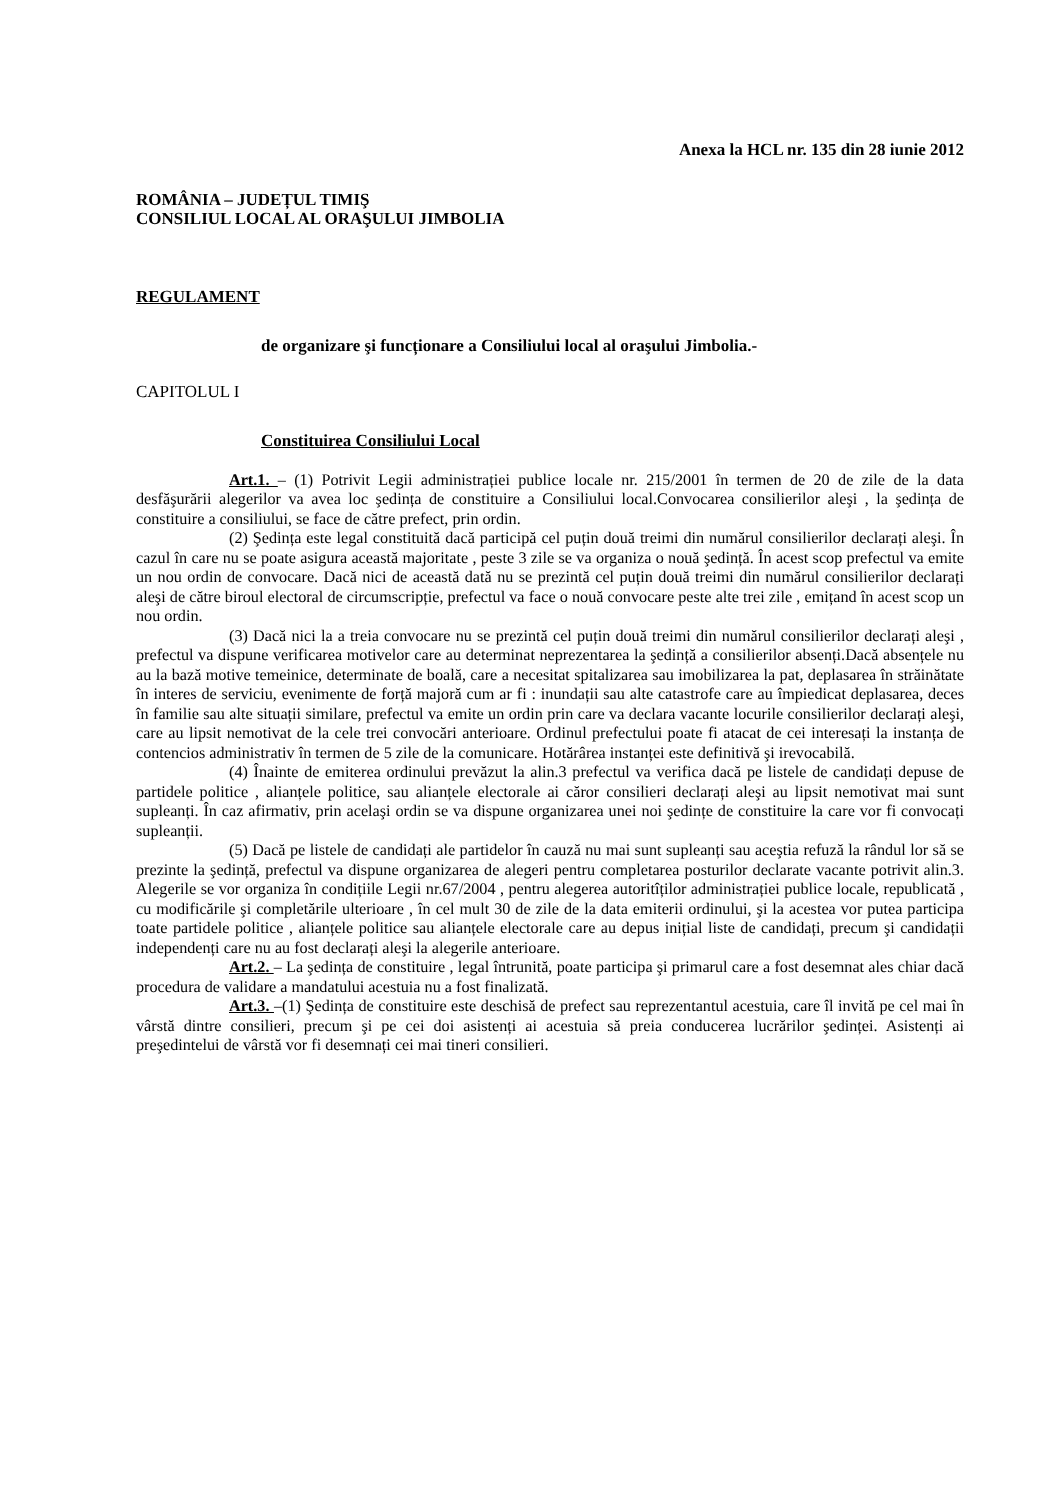Anexa la HCL nr. 135 din 28 iunie 2012
ROMÂNIA – JUDEȚUL TIMIŞ
CONSILIUL LOCAL AL ORAŞULUI JIMBOLIA
REGULAMENT
de organizare şi funcționare a Consiliului local al oraşului Jimbolia.-
CAPITOLUL I
Constituirea Consiliului Local
Art.1. – (1) Potrivit Legii administrației publice locale nr. 215/2001 în termen de 20 de zile de la data desfăşurării alegerilor va avea loc şedința de constituire a Consiliului local.Convocarea consilierilor aleşi , la şedința de constituire a consiliului, se face de către prefect, prin ordin.
(2) Şedința este legal constituită dacă participă cel puțin două treimi din numărul consilierilor declarați aleşi. În cazul în care nu se poate asigura această majoritate , peste 3 zile se va organiza o nouă şedință. În acest scop prefectul va emite un nou ordin de convocare. Dacă nici de această dată nu se prezintă cel puțin două treimi din numărul consilierilor declarați aleşi de către biroul electoral de circumscripție, prefectul va face o nouă convocare peste alte trei zile , emițand în acest scop un nou ordin.
(3) Dacă nici la a treia convocare nu se prezintă cel puțin două treimi din numărul consilierilor declarați aleşi , prefectul va dispune verificarea motivelor care au determinat neprezentarea la şedință a consilierilor absenți.Dacă absențele nu au la bază motive temeinice, determinate de boală, care a necesitat spitalizarea sau imobilizarea la pat, deplasarea în străinătate în interes de serviciu, evenimente de forță majoră cum ar fi : inundații sau alte catastrofe care au împiedicat deplasarea, deces în familie sau alte situații similare, prefectul va emite un ordin prin care va declara vacante locurile consilierilor declarați aleşi, care au lipsit nemotivat de la cele trei convocări anterioare. Ordinul prefectului poate fi atacat de cei interesați la instanța de contencios administrativ în termen de 5 zile de la comunicare. Hotărârea instanței este definitivă şi irevocabilă.
(4) Înainte de emiterea ordinului prevăzut la alin.3 prefectul va verifica dacă pe listele de candidați depuse de partidele politice , alianțele politice, sau alianțele electorale ai căror consilieri declarați aleşi au lipsit nemotivat mai sunt supleanți. În caz afirmativ, prin acelaşi ordin se va dispune organizarea unei noi şedințe de constituire la care vor fi convocați supleanții.
(5) Dacă pe listele de candidați ale partidelor în cauză nu mai sunt supleanți sau aceştia refuză la rândul lor să se prezinte la şedință, prefectul va dispune organizarea de alegeri pentru completarea posturilor declarate vacante potrivit alin.3. Alegerile se vor organiza în condițiile Legii nr.67/2004 , pentru alegerea autoritîților administrației publice locale, republicată , cu modificările şi completările ulterioare , în cel mult 30 de zile de la data emiterii ordinului, şi la acestea vor putea participa toate partidele politice , alianțele politice sau alianțele electorale care au depus inițial liste de candidați, precum şi candidații independenți care nu au fost declarați aleşi la alegerile anterioare.
Art.2. – La şedința de constituire , legal întrunită, poate participa şi primarul care a fost desemnat ales chiar dacă procedura de validare a mandatului acestuia nu a fost finalizată.
Art.3. –(1) Şedința de constituire este deschisă de prefect sau reprezentantul acestuia, care îl invită pe cel mai în vârstă dintre consilieri, precum şi pe cei doi asistenți ai acestuia să preia conducerea lucrărilor şedinței. Asistenți ai preşedintelui de vârstă vor fi desemnați cei mai tineri consilieri.